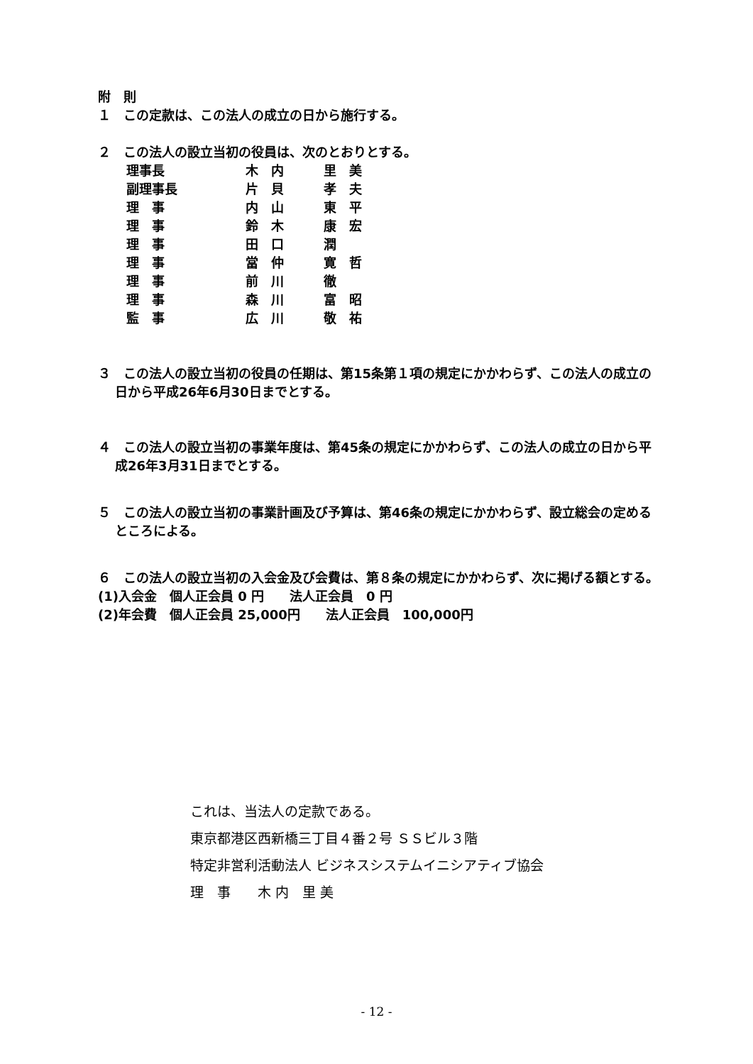附　則
１　この定款は、この法人の成立の日から施行する。
２　この法人の設立当初の役員は、次のとおりとする。
| 理事長 | 木 内 | 里 美 |
| 副理事長 | 片 貝 | 孝 夫 |
| 理 事 | 内 山 | 東 平 |
| 理 事 | 鈴 木 | 康 宏 |
| 理 事 | 田 口 | 潤 |
| 理 事 | 當 仲 | 寛 哲 |
| 理 事 | 前 川 | 徹 |
| 理 事 | 森 川 | 富 昭 |
| 監 事 | 広 川 | 敬 祐 |
３　この法人の設立当初の役員の任期は、第15条第１項の規定にかかわらず、この法人の成立の日から平成26年6月30日までとする。
４　この法人の設立当初の事業年度は、第45条の規定にかかわらず、この法人の成立の日から平成26年3月31日までとする。
５　この法人の設立当初の事業計画及び予算は、第46条の規定にかかわらず、設立総会の定めるところによる。
６　この法人の設立当初の入会金及び会費は、第８条の規定にかかわらず、次に掲げる額とする。
(1)入会金　個人正会員 0 円　　法人正会員　0 円
(2)年会費　個人正会員 25,000円　　法人正会員　100,000円
これは、当法人の定款である。
東京都港区西新橋三丁目４番２号 ＳＳビル３階
特定非営利活動法人 ビジネスシステムイニシアティブ協会
理　事　　木 内　里 美
- 12 -